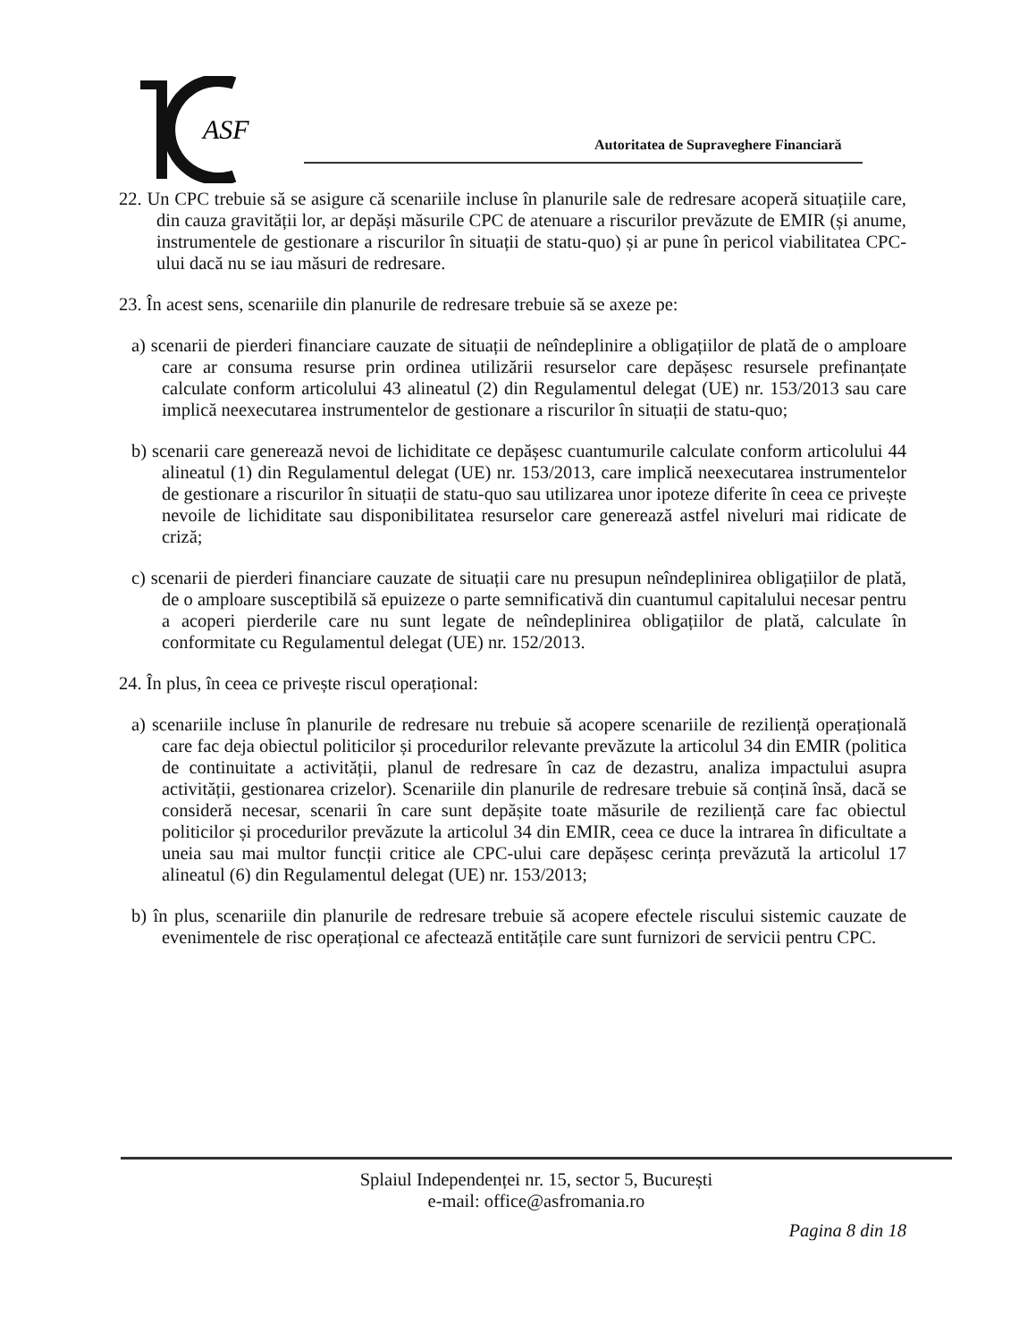ASF
Autoritatea de Supraveghere Financiară
22. Un CPC trebuie să se asigure că scenariile incluse în planurile sale de redresare acoperă situațiile care, din cauza gravității lor, ar depăși măsurile CPC de atenuare a riscurilor prevăzute de EMIR (și anume, instrumentele de gestionare a riscurilor în situații de statu-quo) și ar pune în pericol viabilitatea CPC-ului dacă nu se iau măsuri de redresare.
23. În acest sens, scenariile din planurile de redresare trebuie să se axeze pe:
a) scenarii de pierderi financiare cauzate de situații de neîndeplinire a obligațiilor de plată de o amploare care ar consuma resurse prin ordinea utilizării resurselor care depășesc resursele prefinanțate calculate conform articolului 43 alineatul (2) din Regulamentul delegat (UE) nr. 153/2013 sau care implică neexecutarea instrumentelor de gestionare a riscurilor în situații de statu-quo;
b) scenarii care generează nevoi de lichiditate ce depășesc cuantumurile calculate conform articolului 44 alineatul (1) din Regulamentul delegat (UE) nr. 153/2013, care implică neexecutarea instrumentelor de gestionare a riscurilor în situații de statu-quo sau utilizarea unor ipoteze diferite în ceea ce privește nevoile de lichiditate sau disponibilitatea resurselor care generează astfel niveluri mai ridicate de criză;
c) scenarii de pierderi financiare cauzate de situații care nu presupun neîndeplinirea obligațiilor de plată, de o amploare susceptibilă să epuizeze o parte semnificativă din cuantumul capitalului necesar pentru a acoperi pierderile care nu sunt legate de neîndeplinirea obligațiilor de plată, calculate în conformitate cu Regulamentul delegat (UE) nr. 152/2013.
24. În plus, în ceea ce privește riscul operațional:
a) scenariile incluse în planurile de redresare nu trebuie să acopere scenariile de reziliență operațională care fac deja obiectul politicilor și procedurilor relevante prevăzute la articolul 34 din EMIR (politica de continuitate a activității, planul de redresare în caz de dezastru, analiza impactului asupra activității, gestionarea crizelor). Scenariile din planurile de redresare trebuie să conțină însă, dacă se consideră necesar, scenarii în care sunt depășite toate măsurile de reziliență care fac obiectul politicilor și procedurilor prevăzute la articolul 34 din EMIR, ceea ce duce la intrarea în dificultate a uneia sau mai multor funcții critice ale CPC-ului care depășesc cerința prevăzută la articolul 17 alineatul (6) din Regulamentul delegat (UE) nr. 153/2013;
b) în plus, scenariile din planurile de redresare trebuie să acopere efectele riscului sistemic cauzate de evenimentele de risc operațional ce afectează entitățile care sunt furnizori de servicii pentru CPC.
Splaiul Independenței nr. 15, sector 5, București
e-mail: office@asfromania.ro
Pagina 8 din 18